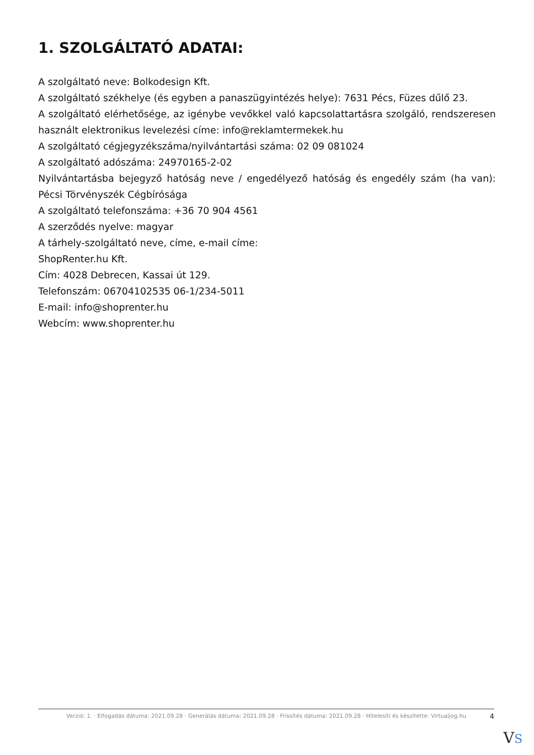1. SZOLGÁLTATÓ ADATAI:
A szolgáltató neve: Bolkodesign Kft.
A szolgáltató székhelye (és egyben a panaszügyintézés helye): 7631 Pécs, Füzes dűlő 23.
A szolgáltató elérhetősége, az igénybe vevőkkel való kapcsolattartásra szolgáló, rendszeresen használt elektronikus levelezési címe: info@reklamtermekek.hu
A szolgáltató cégjegyzékszáma/nyilvántartási száma: 02 09 081024
A szolgáltató adószáma: 24970165-2-02
Nyilvántartásba bejegyző hatóság neve / engedélyező hatóság és engedély szám (ha van): Pécsi Törvényszék Cégbírósága
A szolgáltató telefonszáma: +36 70 904 4561
A szerződés nyelve: magyar
A tárhely-szolgáltató neve, címe, e-mail címe:
ShopRenter.hu Kft.
Cím: 4028 Debrecen, Kassai út 129.
Telefonszám: 06704102535 06-1/234-5011
E-mail: info@shoprenter.hu
Webcím: www.shoprenter.hu
Verzió: 1. · Elfogadás dátuma: 2021.09.28 · Generálás dátuma: 2021.09.28 · Frissítés dátuma: 2021.09.28 · Hitelesíti és készítette: Virtualjog.hu
4
VS